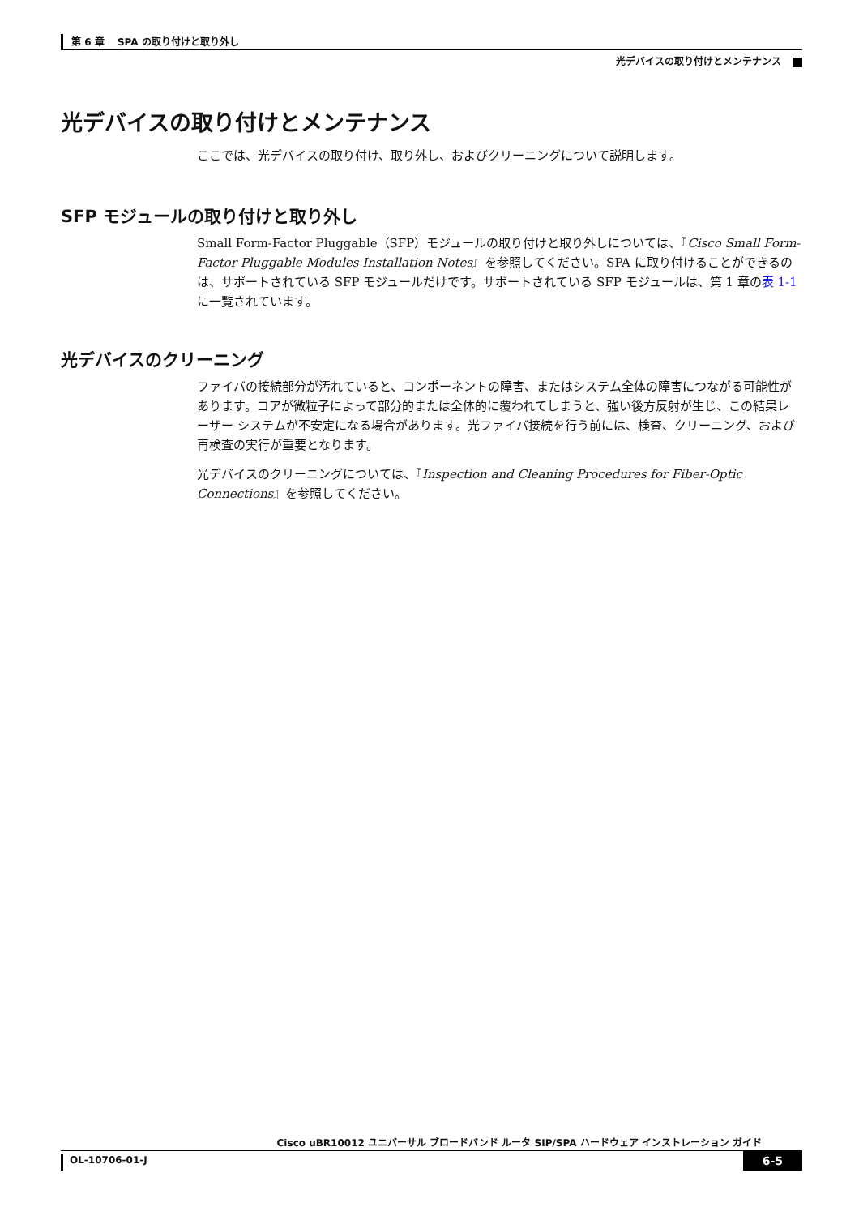第 6 章　 SPA の取り付けと取り外し
光デバイスの取り付けとメンテナンス
光デバイスの取り付けとメンテナンス
ここでは、光デバイスの取り付け、取り外し、およびクリーニングについて説明します。
SFP モジュールの取り付けと取り外し
Small Form-Factor Pluggable（SFP）モジュールの取り付けと取り外しについては、『Cisco Small Form-Factor Pluggable Modules Installation Notes』を参照してください。SPA に取り付けることができるのは、サポートされている SFP モジュールだけです。サポートされている SFP モジュールは、第 1 章の表 1-1 に一覧されています。
光デバイスのクリーニング
ファイバの接続部分が汚れていると、コンポーネントの障害、またはシステム全体の障害につながる可能性があります。コアが微粒子によって部分的または全体的に覆われてしまうと、強い後方反射が生じ、この結果レーザー システムが不安定になる場合があります。光ファイバ接続を行う前には、検査、クリーニング、および再検査の実行が重要となります。
光デバイスのクリーニングについては、『Inspection and Cleaning Procedures for Fiber-Optic Connections』を参照してください。
Cisco uBR10012 ユニバーサル ブロードバンド ルータ SIP/SPA ハードウェア インストレーション ガイド
OL-10706-01-J 6-5